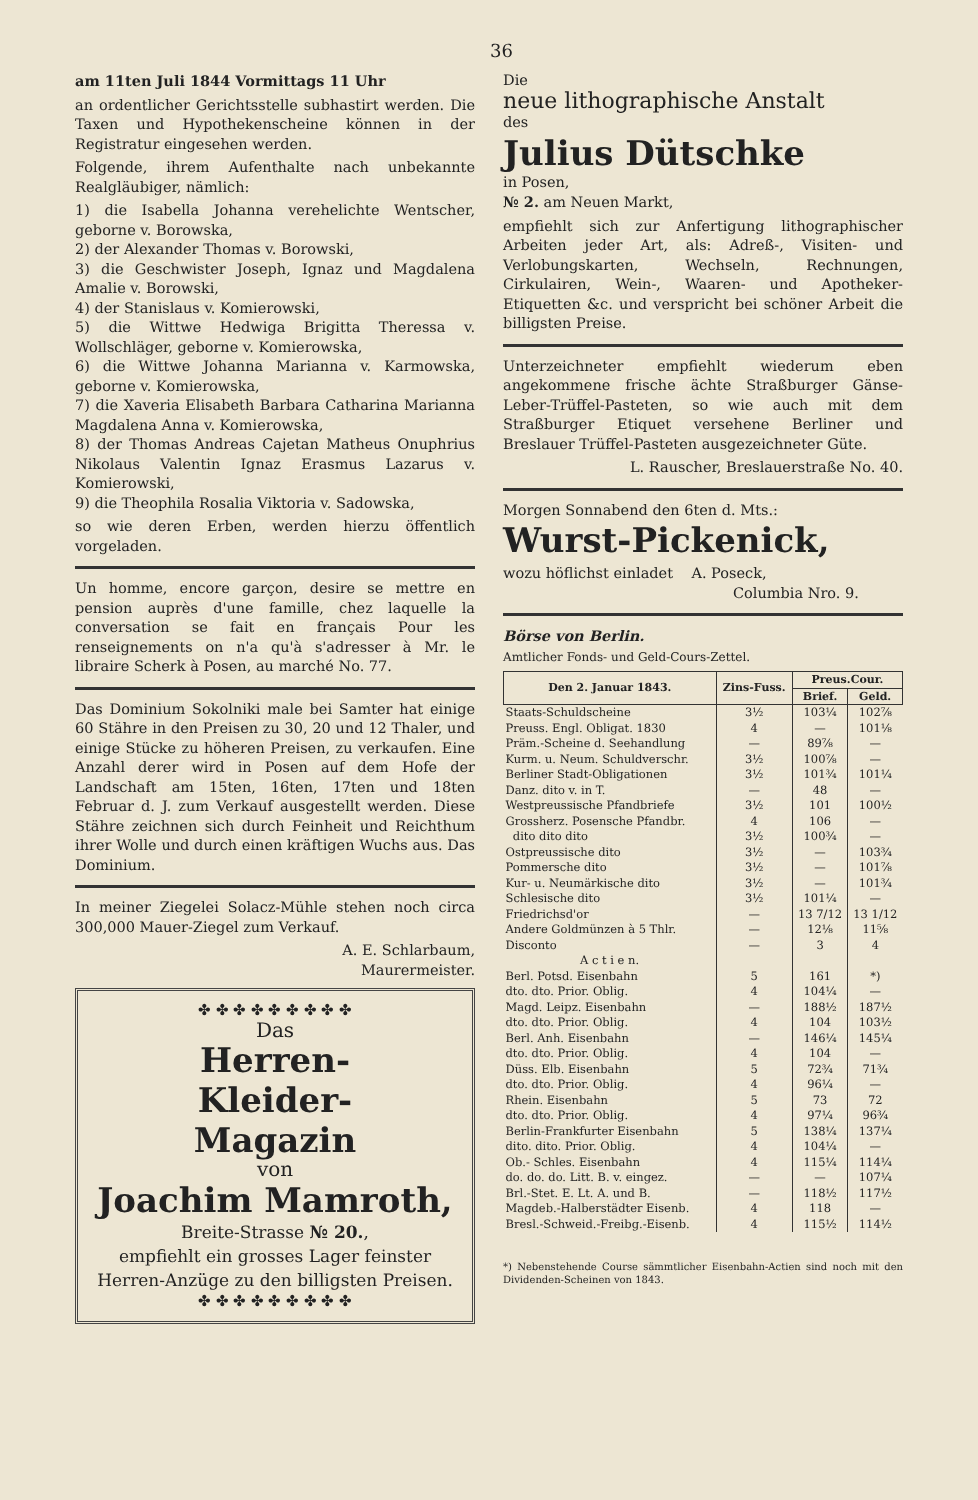36
am 11ten Juli 1844 Vormittags 11 Uhr
an ordentlicher Gerichtsstelle subhastirt werden. Die Taxen und Hypothekenscheine können in der Registratur eingesehen werden.
Folgende, ihrem Aufenthalte nach unbekannte Realgläubiger, nämlich:
1) die Isabella Johanna verehelichte Wentscher, geborne v. Borowska,
2) der Alexander Thomas v. Borowski,
3) die Geschwister Joseph, Ignaz und Magdalena Amalie v. Borowski,
4) der Stanislaus v. Komierowski,
5) die Wittwe Hedwiga Brigitta Theressa v. Wollschläger, geborne v. Komierowska,
6) die Wittwe Johanna Marianna v. Karmowska, geborne v. Komierowska,
7) die Xaveria Elisabeth Barbara Catharina Marianna Magdalena Anna v. Komierowska,
8) der Thomas Andreas Cajetan Matheus Onuphrius Nikolaus Valentin Ignaz Erasmus Lazarus v. Komierowski,
9) die Theophila Rosalia Viktoria v. Sadowska,
so wie deren Erben, werden hierzu öffentlich vorgeladen.
Un homme, encore garçon, desire se mettre en pension auprès d'une famille, chez laquelle la conversation se fait en français Pour les renseignements on n'a qu'à s'adresser à Mr. le libraire Scherk à Posen, au marché No. 77.
Das Dominium Sokolniki male bei Samter hat einige 60 Stähre in den Preisen zu 30, 20 und 12 Thaler, und einige Stücke zu höheren Preisen, zu verkaufen. Eine Anzahl derer wird in Posen auf dem Hofe der Landschaft am 15ten, 16ten, 17ten und 18ten Februar d. J. zum Verkauf ausgestellt werden. Diese Stähre zeichnen sich durch Feinheit und Reichthum ihrer Wolle und durch einen kräftigen Wuchs aus. Das Dominium.
In meiner Ziegelei Solacz-Mühle stehen noch circa 300,000 Mauer-Ziegel zum Verkauf.
A. E. Schlarbaum,
Maurermeister.
✤ ✤ ✤ ✤ ✤ ✤ ✤ ✤ ✤
Das
Herren-
Kleider-
Magazin
von
Joachim Mamroth,
Breite-Strasse № 20.,
empfiehlt ein grosses Lager feinster Herren-Anzüge zu den billigsten Preisen.
✤ ✤ ✤ ✤ ✤ ✤ ✤ ✤ ✤
Die
neue lithographische Anstalt
des
Julius Dütschke
in Posen,
№ 2. am Neuen Markt,
empfiehlt sich zur Anfertigung lithographischer Arbeiten jeder Art, als: Adreß-, Visiten- und Verlobungskarten, Wechseln, Rechnungen, Cirkulairen, Wein-, Waaren- und Apotheker-Etiquetten &c. und verspricht bei schöner Arbeit die billigsten Preise.
Unterzeichneter empfiehlt wiederum eben angekommene frische ächte Straßburger Gänse-Leber-Trüffel-Pasteten, so wie auch mit dem Straßburger Etiquet versehene Berliner und Breslauer Trüffel-Pasteten ausgezeichneter Güte.
L. Rauscher, Breslauerstraße No. 40.
Morgen Sonnabend den 6ten d. Mts.:
Wurst-Pickenick,
wozu höflichst einladet A. Poseck,
Columbia Nro. 9.
Börse von Berlin.
Amtlicher Fonds- und Geld-Cours-Zettel.
| Den 2. Januar 1843. | Zins-Fuss. | Preus.Cour. | |
| --- | --- | --- | --- |
| | | Brief. | Geld. |
| Staats-Schuldscheine | 3½ | 103¼ | 102⅞ |
| Preuss. Engl. Obligat. 1830 | 4 | — | 101⅛ |
| Präm.-Scheine d. Seehandlung | — | 89⅞ | — |
| Kurm. u. Neum. Schuldverschr. | 3½ | 100⅞ | — |
| Berliner Stadt-Obligationen | 3½ | 101¾ | 101¼ |
| Danz. dito v. in T. | — | 48 | — |
| Westpreussische Pfandbriefe | 3½ | 101 | 100½ |
| Grossherz. Posensche Pfandbr. | 4 | 106 | — |
| dito dito dito | 3½ | 100¾ | — |
| Ostpreussische dito | 3½ | — | 103¾ |
| Pommersche dito | 3½ | — | 101⅞ |
| Kur- u. Neumärkische dito | 3½ | — | 101¾ |
| Schlesische dito | 3½ | 101¼ | — |
| Friedrichsd'or | — | 13 7/12 | 13 1/12 |
| Andere Goldmünzen à 5 Thlr. | — | 12⅛ | 11⅝ |
| Disconto | — | 3 | 4 |
| A c t i e n. | | | |
| Berl. Potsd. Eisenbahn | 5 | 161 | *) |
| dto. dto. Prior. Oblig. | 4 | 104¼ | — |
| Magd. Leipz. Eisenbahn | — | 188½ | 187½ |
| dto. dto. Prior. Oblig. | 4 | 104 | 103½ |
| Berl. Anh. Eisenbahn | — | 146¼ | 145¼ |
| dto. dto. Prior. Oblig. | 4 | 104 | — |
| Düss. Elb. Eisenbahn | 5 | 72¾ | 71¾ |
| dto. dto. Prior. Oblig. | 4 | 96¼ | — |
| Rhein. Eisenbahn | 5 | 73 | 72 |
| dto. dto. Prior. Oblig. | 4 | 97¼ | 96¾ |
| Berlin-Frankfurter Eisenbahn | 5 | 138¼ | 137¼ |
| dito. dito. Prior. Oblig. | 4 | 104¼ | — |
| Ob.- Schles. Eisenbahn | 4 | 115¼ | 114¼ |
| do. do. do. Litt. B. v. eingez. | — | — | 107¼ |
| Brl.-Stet. E. Lt. A. und B. | — | 118½ | 117½ |
| Magdeb.-Halberstädter Eisenb. | 4 | 118 | — |
| Bresl.-Schweid.-Freibg.-Eisenb. | 4 | 115½ | 114½ |
*) Nebenstehende Course sämmtlicher Eisenbahn-Actien sind noch mit den Dividenden-Scheinen von 1843.